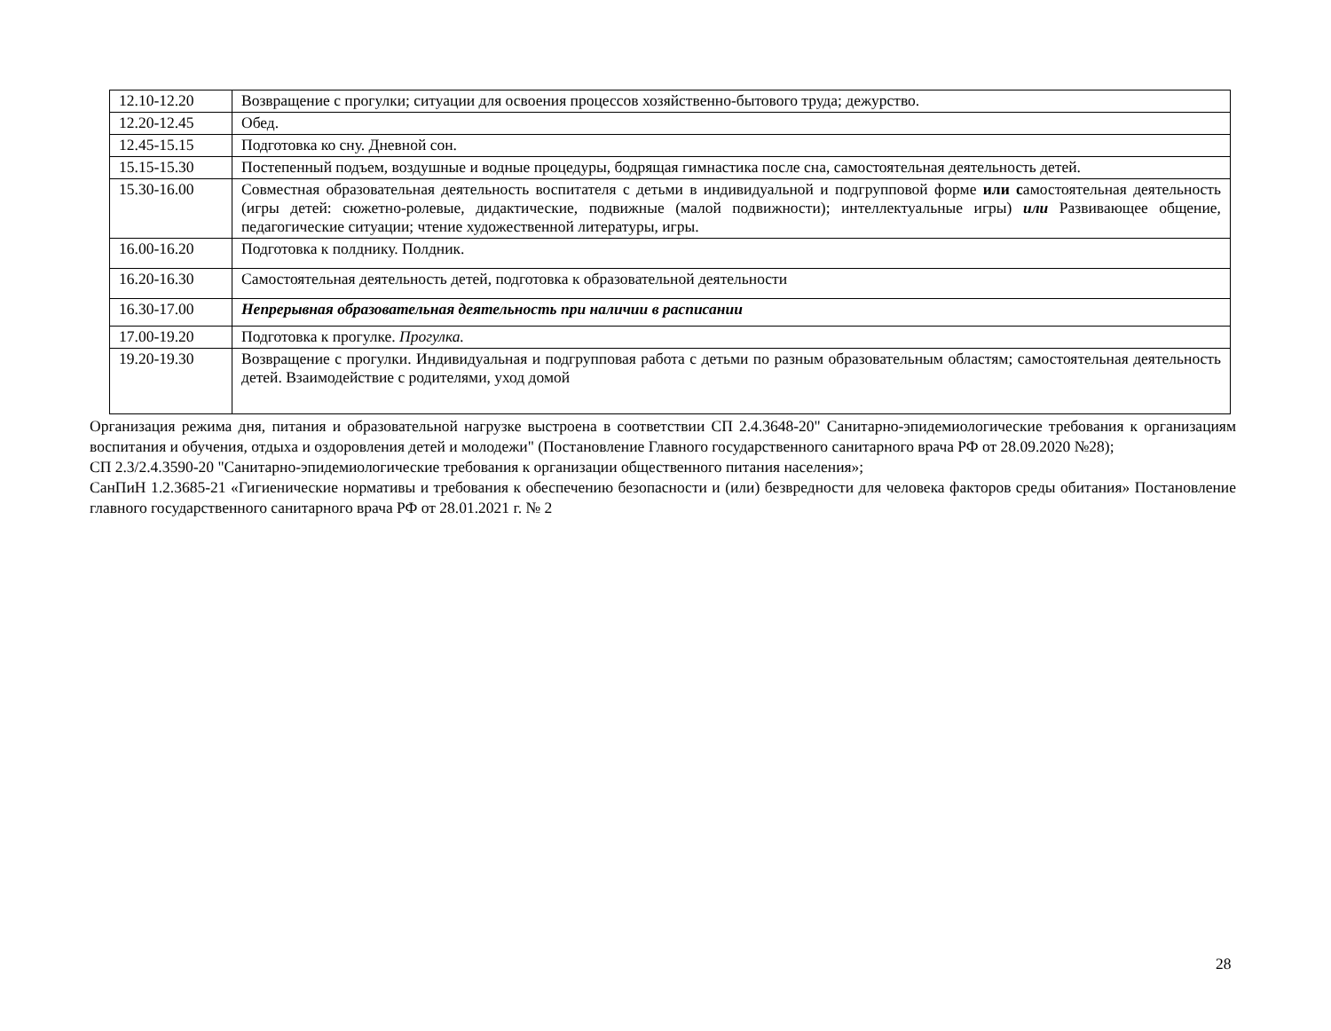| 12.10-12.20 | Возвращение с прогулки; ситуации для освоения процессов хозяйственно-бытового труда; дежурство. |
| 12.20-12.45 | Обед. |
| 12.45-15.15 | Подготовка ко сну. Дневной сон. |
| 15.15-15.30 | Постепенный подъем, воздушные и водные процедуры, бодрящая гимнастика после сна, самостоятельная деятельность детей. |
| 15.30-16.00 | Совместная образовательная деятельность воспитателя с детьми в индивидуальной и подгрупповой форме или с амостоятельная деятельность (игры детей: сюжетно-ролевые, дидактические, подвижные (малой подвижности); интеллектуальные игры) или Развивающее общение, педагогические ситуации; чтение художественной литературы, игры. |
| 16.00-16.20 | Подготовка к полднику. Полдник. |
| 16.20-16.30 | Самостоятельная деятельность детей, подготовка к образовательной деятельности |
| 16.30-17.00 | Непрерывная образовательная деятельность при наличии в расписании |
| 17.00-19.20 | Подготовка к прогулке. Прогулка. |
| 19.20-19.30 | Возвращение с прогулки. Индивидуальная и подгрупповая работа с детьми по разным образовательным областям; самостоятельная деятельность детей. Взаимодействие с родителями, уход домой |
Организация режима дня, питания и образовательной нагрузке выстроена в соответствии СП 2.4.3648-20" Санитарно-эпидемиологические требования к организациям воспитания и обучения, отдыха и оздоровления детей и молодежи" (Постановление Главного государственного санитарного врача РФ от 28.09.2020 №28);
СП 2.3/2.4.3590-20 "Санитарно-эпидемиологические требования к организации общественного питания населения»;
СанПиН 1.2.3685-21 «Гигиенические нормативы и требования к обеспечению безопасности и (или) безвредности для человека факторов среды обитания» Постановление главного государственного санитарного врача РФ от 28.01.2021 г. № 2
28